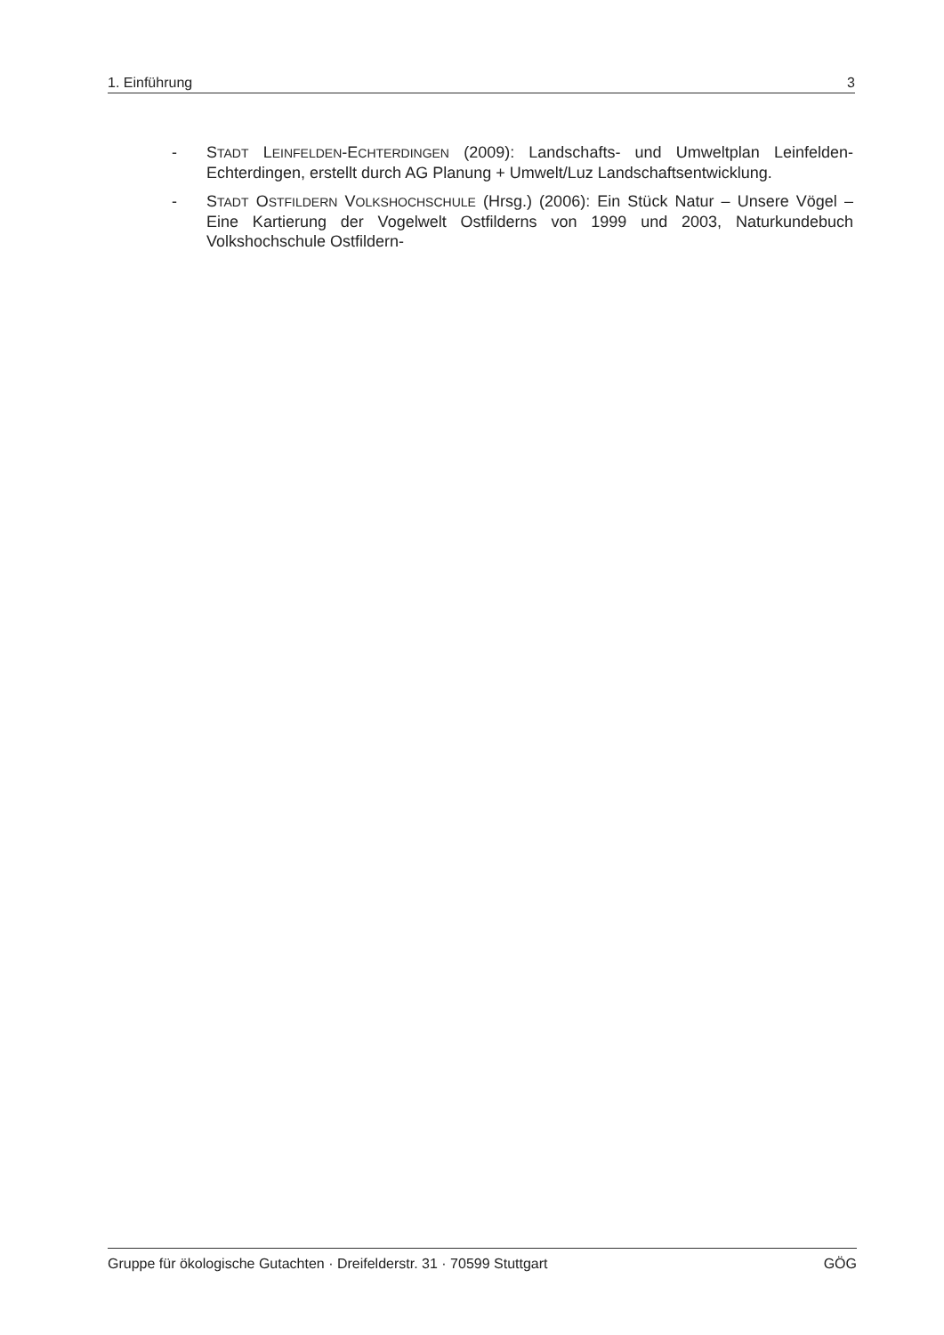1. Einführung 3
- STADT LEINFELDEN-ECHTERDINGEN (2009): Landschafts- und Umweltplan Leinfelden-Echterdingen, erstellt durch AG Planung + Umwelt/Luz Landschaftsentwicklung.
- STADT OSTFILDERN VOLKSHOCHSCHULE (Hrsg.) (2006): Ein Stück Natur – Unsere Vögel – Eine Kartierung der Vogelwelt Ostfilderns von 1999 und 2003, Naturkundebuch Volkshochschule Ostfildern-
Gruppe für ökologische Gutachten · Dreifelderstr. 31 · 70599 Stuttgart GÖG